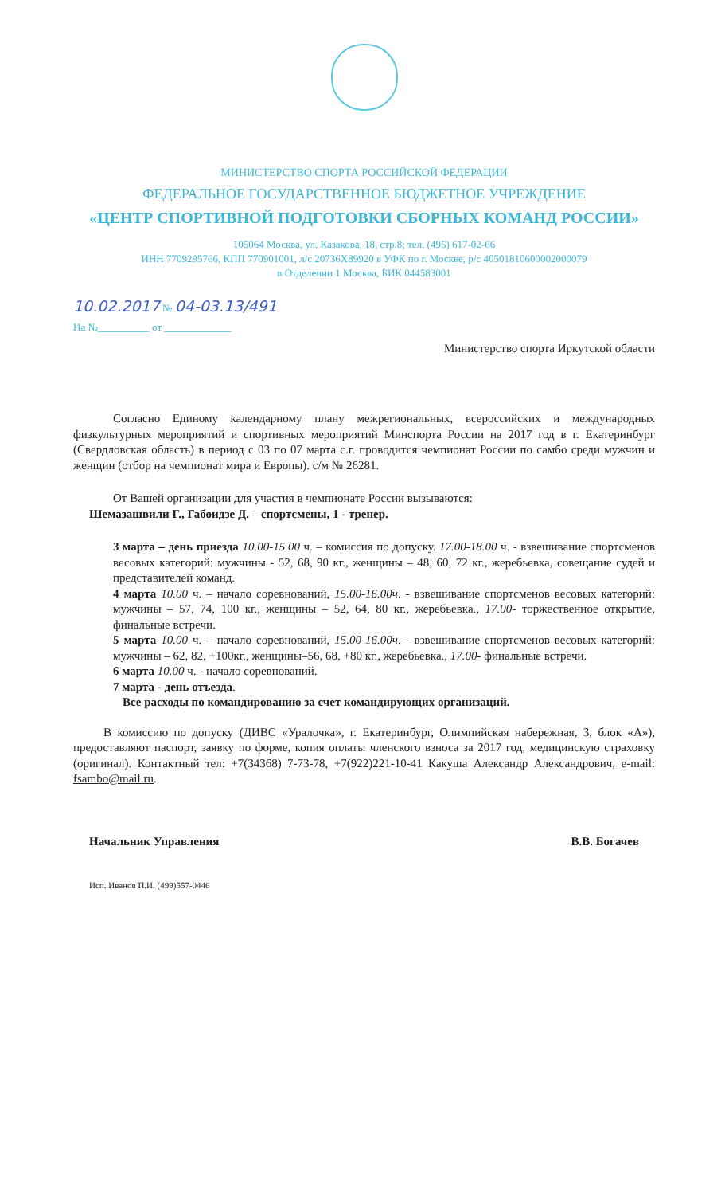МИНИСТЕРСТВО СПОРТА РОССИЙСКОЙ ФЕДЕРАЦИИ
ФЕДЕРАЛЬНОЕ ГОСУДАРСТВЕННОЕ БЮДЖЕТНОЕ УЧРЕЖДЕНИЕ
«ЦЕНТР СПОРТИВНОЙ ПОДГОТОВКИ СБОРНЫХ КОМАНД РОССИИ»
105064 Москва, ул. Казакова, 18, стр.8; тел. (495) 617-02-66
ИНН 7709295766, КПП 770901001, л/с 20736Х89920 в УФК по г. Москве, р/с 40501810600002000079
в Отделении 1 Москва, БИК 044583001
10.02.2017 № 04-03.13/491
На №__________ от _____________
Министерство спорта Иркутской области
Согласно Единому календарному плану межрегиональных, всероссийских и международных физкультурных мероприятий и спортивных мероприятий Минспорта России на 2017 год в г. Екатеринбург (Свердловская область) в период с 03 по 07 марта с.г. проводится чемпионат России по самбо среди мужчин и женщин (отбор на чемпионат мира и Европы). с/м № 26281.
От Вашей организации для участия в чемпионате России вызываются:
Шемазашвили Г., Габоидзе Д. – спортсмены, 1 - тренер.
3 марта – день приезда 10.00-15.00 ч. – комиссия по допуску. 17.00-18.00 ч. - взвешивание спортсменов весовых категорий: мужчины - 52, 68, 90 кг., женщины – 48, 60, 72 кг., жеребьевка, совещание судей и представителей команд.
4 марта 10.00 ч. – начало соревнований, 15.00-16.00ч. - взвешивание спортсменов весовых категорий: мужчины – 57, 74, 100 кг., женщины – 52, 64, 80 кг., жеребьевка., 17.00- торжественное открытие, финальные встречи.
5 марта 10.00 ч. – начало соревнований, 15.00-16.00ч. - взвешивание спортсменов весовых категорий: мужчины – 62, 82, +100кг., женщины–56, 68, +80 кг., жеребьевка., 17.00- финальные встречи.
6 марта 10.00 ч. - начало соревнований.
7 марта - день отъезда.
Все расходы по командированию за счет командирующих организаций.
В комиссию по допуску (ДИВС «Уралочка», г. Екатеринбург, Олимпийская набережная, 3, блок «А»), предоставляют паспорт, заявку по форме, копия оплаты членского взноса за 2017 год, медицинскую страховку (оригинал). Контактный тел: +7(34368) 7-73-78, +7(922)221-10-41 Какуша Александр Александрович, e-mail: fsambo@mail.ru.
Начальник Управления В.В. Богачев
Исп. Иванов П.И. (499)557-0446